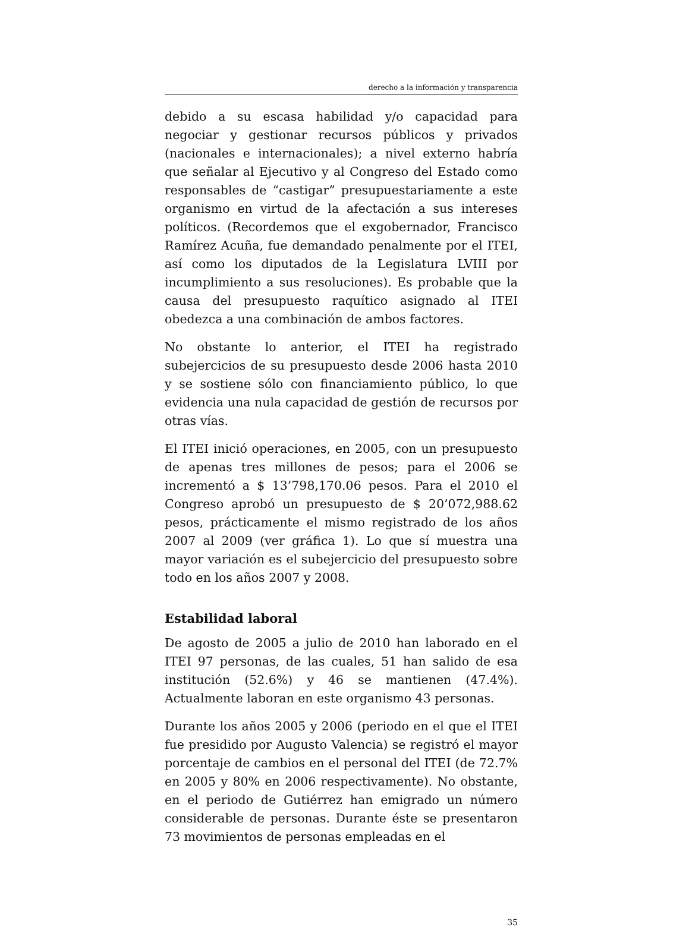derecho a la información y transparencia
debido a su escasa habilidad y/o capacidad para negociar y gestionar recursos públicos y privados (nacionales e internacionales); a nivel externo habría que señalar al Ejecutivo y al Congreso del Estado como responsables de “castigar” presupuestariamente a este organismo en virtud de la afectación a sus intereses políticos. (Recordemos que el exgobernador, Francisco Ramírez Acuña, fue demandado penalmente por el ITEI, así como los diputados de la Legislatura LVIII por incumplimiento a sus resoluciones). Es probable que la causa del presupuesto raquítico asignado al ITEI obedezca a una combinación de ambos factores.
No obstante lo anterior, el ITEI ha registrado subejercicios de su presupuesto desde 2006 hasta 2010 y se sostiene sólo con financiamiento público, lo que evidencia una nula capacidad de gestión de recursos por otras vías.
El ITEI inició operaciones, en 2005, con un presupuesto de apenas tres millones de pesos; para el 2006 se incrementó a $ 13’798,170.06 pesos. Para el 2010 el Congreso aprobó un presupuesto de $ 20’072,988.62 pesos, prácticamente el mismo registrado de los años 2007 al 2009 (ver gráfica 1). Lo que sí muestra una mayor variación es el subejercicio del presupuesto sobre todo en los años 2007 y 2008.
Estabilidad laboral
De agosto de 2005 a julio de 2010 han laborado en el ITEI 97 personas, de las cuales, 51 han salido de esa institución (52.6%) y 46 se mantienen (47.4%). Actualmente laboran en este organismo 43 personas.
Durante los años 2005 y 2006 (periodo en el que el ITEI fue presidido por Augusto Valencia) se registró el mayor porcentaje de cambios en el personal del ITEI (de 72.7% en 2005 y 80% en 2006 respectivamente). No obstante, en el periodo de Gutiérrez han emigrado un número considerable de personas. Durante éste se presentaron 73 movimientos de personas empleadas en el
35